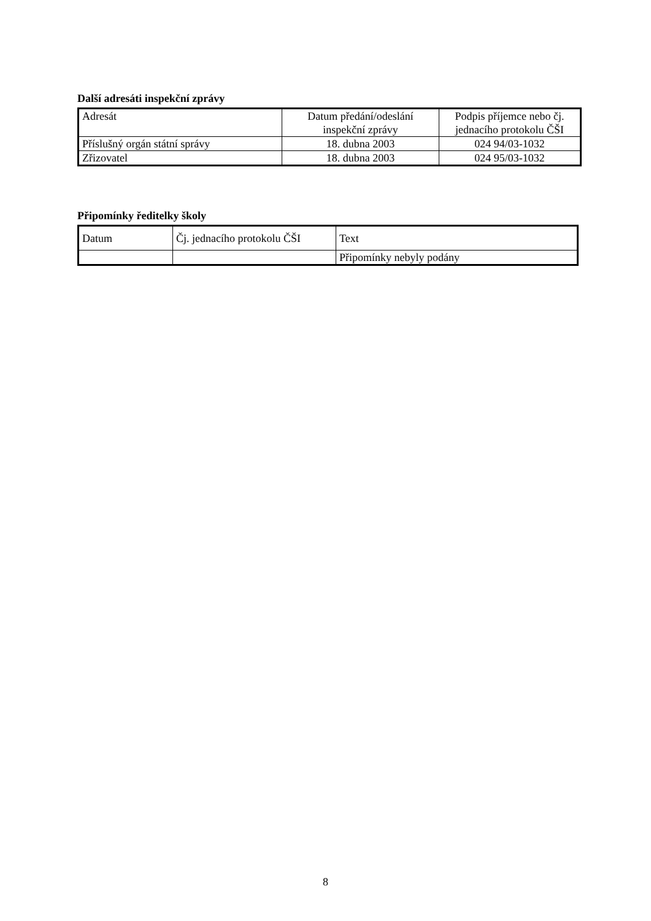Další adresáti inspekční zprávy
| Adresát | Datum předání/odeslání inspekční zprávy | Podpis příjemce nebo čj. jednacího protokolu ČŠI |
| --- | --- | --- |
| Příslušný orgán státní správy | 18. dubna 2003 | 024 94/03-1032 |
| Zřizovatel | 18. dubna 2003 | 024 95/03-1032 |
Připomínky ředitelky školy
| Datum | Čj. jednacího protokolu ČŠI | Text |
| --- | --- | --- |
| | | Připomínky nebyly podány |
8